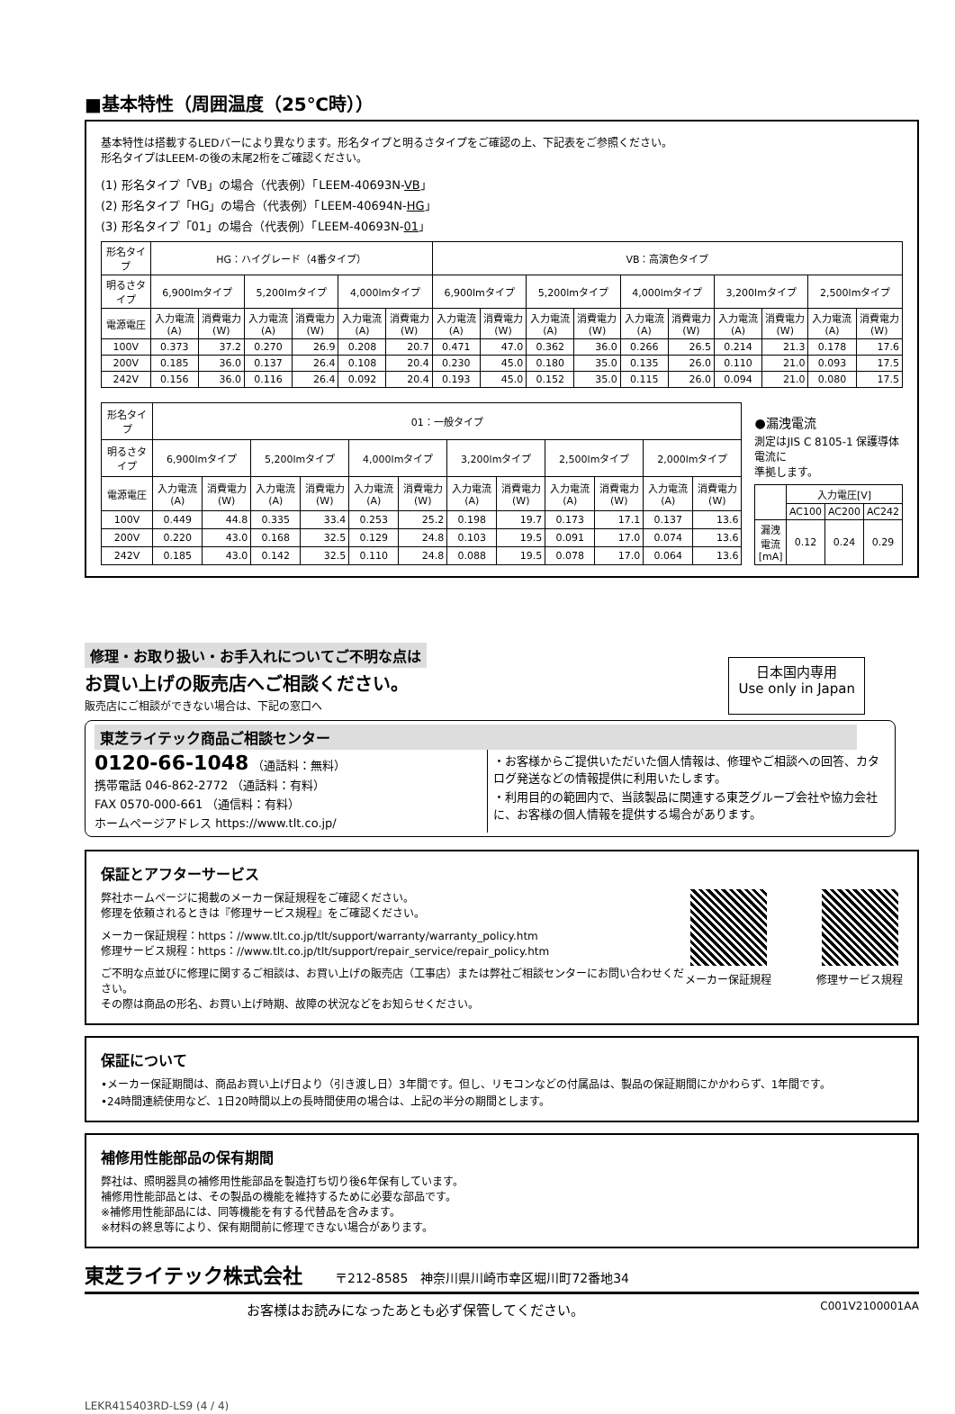■基本特性（周囲温度（25℃時））
基本特性は搭載するLEDバーにより異なります。形名タイプと明るさタイプをご確認の上、下記表をご参照ください。
形名タイプはLEEM-の後の末尾2桁をご確認ください。
(1) 形名タイプ「VB」の場合（代表例）「LEEM-40693N-VB」
(2) 形名タイプ「HG」の場合（代表例）「LEEM-40694N-HG」
(3) 形名タイプ「01」の場合（代表例）「LEEM-40693N-01」
| 形名タイプ | HG：ハイグレード（4番タイプ） | | | | | | VB：高演色タイプ | | | | | | | | | |
| --- | --- | --- | --- | --- | --- | --- | --- | --- | --- | --- | --- | --- | --- | --- | --- | --- |
| 明るさタイプ | 6,900lmタイプ | | 5,200lmタイプ | | 4,000lmタイプ | | 6,900lmタイプ | | 5,200lmタイプ | | 4,000lmタイプ | | 3,200lmタイプ | | 2,500lmタイプ | |
| 電源電圧 | 入力電流(A) | 消費電力(W) | 入力電流(A) | 消費電力(W) | 入力電流(A) | 消費電力(W) | 入力電流(A) | 消費電力(W) | 入力電流(A) | 消費電力(W) | 入力電流(A) | 消費電力(W) | 入力電流(A) | 消費電力(W) | 入力電流(A) | 消費電力(W) |
| 100V | 0.373 | 37.2 | 0.270 | 26.9 | 0.208 | 20.7 | 0.471 | 47.0 | 0.362 | 36.0 | 0.266 | 26.5 | 0.214 | 21.3 | 0.178 | 17.6 |
| 200V | 0.185 | 36.0 | 0.137 | 26.4 | 0.108 | 20.4 | 0.230 | 45.0 | 0.180 | 35.0 | 0.135 | 26.0 | 0.110 | 21.0 | 0.093 | 17.5 |
| 242V | 0.156 | 36.0 | 0.116 | 26.4 | 0.092 | 20.4 | 0.193 | 45.0 | 0.152 | 35.0 | 0.115 | 26.0 | 0.094 | 21.0 | 0.080 | 17.5 |
| 形名タイプ | 01：一般タイプ | | | | | | | | | | | |
| --- | --- | --- | --- | --- | --- | --- | --- | --- | --- | --- | --- | --- |
| 明るさタイプ | 6,900lmタイプ | | 5,200lmタイプ | | 4,000lmタイプ | | 3,200lmタイプ | | 2,500lmタイプ | | 2,000lmタイプ | |
| 電源電圧 | 入力電流(A) | 消費電力(W) | 入力電流(A) | 消費電力(W) | 入力電流(A) | 消費電力(W) | 入力電流(A) | 消費電力(W) | 入力電流(A) | 消費電力(W) | 入力電流(A) | 消費電力(W) |
| 100V | 0.449 | 44.8 | 0.335 | 33.4 | 0.253 | 25.2 | 0.198 | 19.7 | 0.173 | 17.1 | 0.137 | 13.6 |
| 200V | 0.220 | 43.0 | 0.168 | 32.5 | 0.129 | 24.8 | 0.103 | 19.5 | 0.091 | 17.0 | 0.074 | 13.6 |
| 242V | 0.185 | 43.0 | 0.142 | 32.5 | 0.110 | 24.8 | 0.088 | 19.5 | 0.078 | 17.0 | 0.064 | 13.6 |
●漏洩電流
測定はJIS C 8105-1 保護導体電流に
準拠します。
| | 入力電圧[V] | | |
| --- | --- | --- | --- |
| | AC100 | AC200 | AC242 |
| 漏洩電流[mA] | 0.12 | 0.24 | 0.29 |
修理・お取り扱い・お手入れについてご不明な点は
お買い上げの販売店へご相談ください。
販売店にご相談ができない場合は、下記の窓口へ
日本国内専用
Use only in Japan
東芝ライテック商品ご相談センター
0120-66-1048 （通話料：無料）
携帯電話 046-862-2772 （通話料：有料）
FAX 0570-000-661 （通信料：有料）
ホームページアドレス https://www.tlt.co.jp/
・お客様からご提供いただいた個人情報は、修理やご相談への回答、カタログ発送などの情報提供に利用いたします。
・利用目的の範囲内で、当該製品に関連する東芝グループ会社や協力会社に、お客様の個人情報を提供する場合があります。
保証とアフターサービス
弊社ホームページに掲載のメーカー保証規程をご確認ください。
修理を依頼されるときは『修理サービス規程』をご確認ください。
メーカー保証規程：https：//www.tlt.co.jp/tlt/support/warranty/warranty_policy.htm
修理サービス規程：https：//www.tlt.co.jp/tlt/support/repair_service/repair_policy.htm
ご不明な点並びに修理に関するご相談は、お買い上げの販売店（工事店）または弊社ご相談センターにお問い合わせください。
その際は商品の形名、お買い上げ時期、故障の状況などをお知らせください。
メーカー保証規程 修理サービス規程
保証について
•メーカー保証期間は、商品お買い上げ日より（引き渡し日）3年間です。但し、リモコンなどの付属品は、製品の保証期間にかかわらず、1年間です。
•24時間連続使用など、1日20時間以上の長時間使用の場合は、上記の半分の期間とします。
補修用性能部品の保有期間
弊社は、照明器具の補修用性能部品を製造打ち切り後6年保有しています。
補修用性能部品とは、その製品の機能を維持するために必要な部品です。
※補修用性能部品には、同等機能を有する代替品を含みます。
※材料の終息等により、保有期間前に修理できない場合があります。
東芝ライテック株式会社　　　〒212-8585　神奈川県川崎市幸区堀川町72番地34
お客様はお読みになったあとも必ず保管してください。 C001V2100001AA
LEKR415403RD-LS9 (4 / 4)